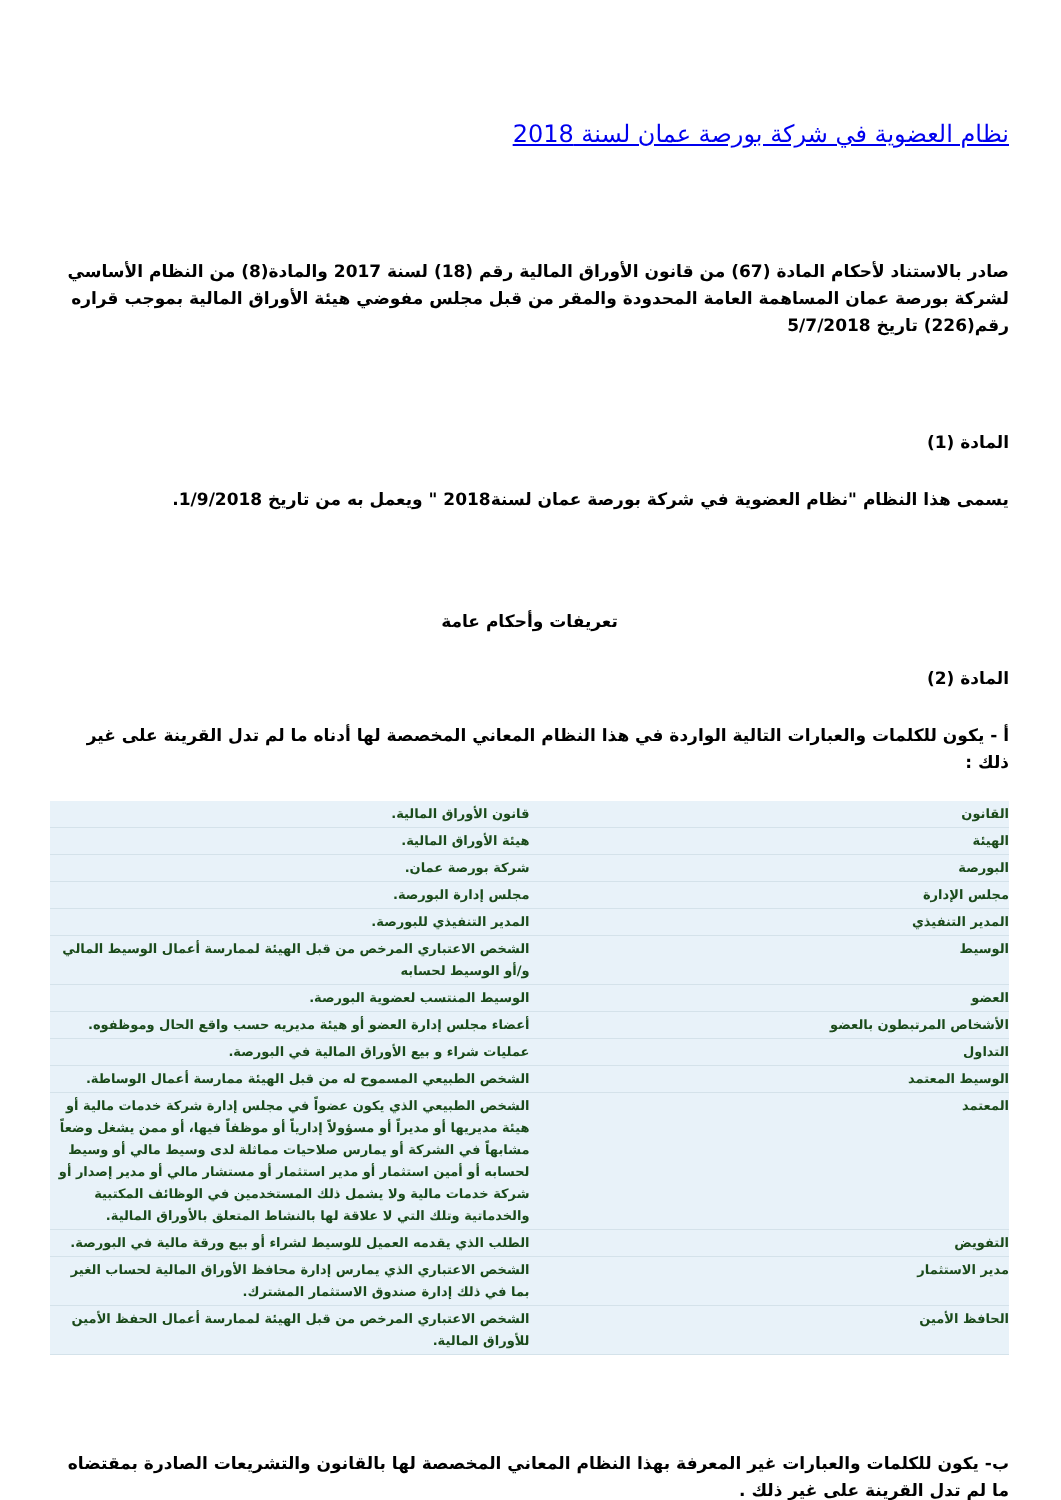نظام العضوية في شركة بورصة عمان لسنة 2018
صادر بالاستناد لأحكام المادة (67) من قانون الأوراق المالية رقم (18) لسنة 2017 والمادة(8) من النظام الأساسي لشركة بورصة عمان المساهمة العامة المحدودة والمقر من قبل مجلس مفوضي هيئة الأوراق المالية بموجب قراره رقم(226) تاريخ 5/7/2018
المادة (1)
يسمى هذا النظام "نظام العضوية في شركة بورصة عمان لسنة2018 " ويعمل به من تاريخ 1/9/2018.
تعريفات وأحكام عامة
المادة (2)
أ - يكون للكلمات والعبارات التالية الواردة في هذا النظام المعاني المخصصة لها أدناه ما لم تدل القرينة على غير ذلك :
| القانون | قانون الأوراق المالية. |
| الهيئة | هيئة الأوراق المالية. |
| البورصة | شركة بورصة عمان. |
| مجلس الإدارة | مجلس إدارة البورصة. |
| المدير التنفيذي | المدير التنفيذي للبورصة. |
| الوسيط | الشخص الاعتباري المرخص من قبل الهيئة لممارسة أعمال الوسيط المالي و/أو الوسيط لحسابه |
| العضو | الوسيط المنتسب لعضوية البورصة. |
| الأشخاص المرتبطون بالعضو | أعضاء مجلس إدارة العضو أو هيئة مديريه حسب واقع الحال وموظفوه. |
| التداول | عمليات شراء و بيع الأوراق المالية في البورصة. |
| الوسيط المعتمد | الشخص الطبيعي المسموح له من قبل الهيئة ممارسة أعمال الوساطة. |
| المعتمد | الشخص الطبيعي الذي يكون عضواً في مجلس إدارة شركة خدمات مالية أو هيئة مديريها أو مديراً أو مسؤولاً إدارياً أو موظفاً فيها، أو ممن يشغل وضعاً مشابهاً في الشركة أو يمارس صلاحيات مماثلة لدى وسيط مالي أو وسيط لحسابه أو أمين استثمار أو مدير استثمار أو مستشار مالي أو مدير إصدار أو شركة خدمات مالية ولا يشمل ذلك المستخدمين في الوظائف المكتبية والخدماتية وتلك التي لا علاقة لها بالنشاط المتعلق بالأوراق المالية. |
| التفويض | الطلب الذي يقدمه العميل للوسيط لشراء أو بيع ورقة مالية في البورصة. |
| مدير الاستثمار | الشخص الاعتباري الذي يمارس إدارة محافظ الأوراق المالية لحساب الغير بما في ذلك إدارة صندوق الاستثمار المشترك. |
| الحافظ الأمين | الشخص الاعتباري المرخص من قبل الهيئة لممارسة أعمال الحفظ الأمين للأوراق المالية. |
ب- يكون للكلمات والعبارات غير المعرفة بهذا النظام المعاني المخصصة لها بالقانون والتشريعات الصادرة بمقتضاه ما لم تدل القرينة على غير ذلك .